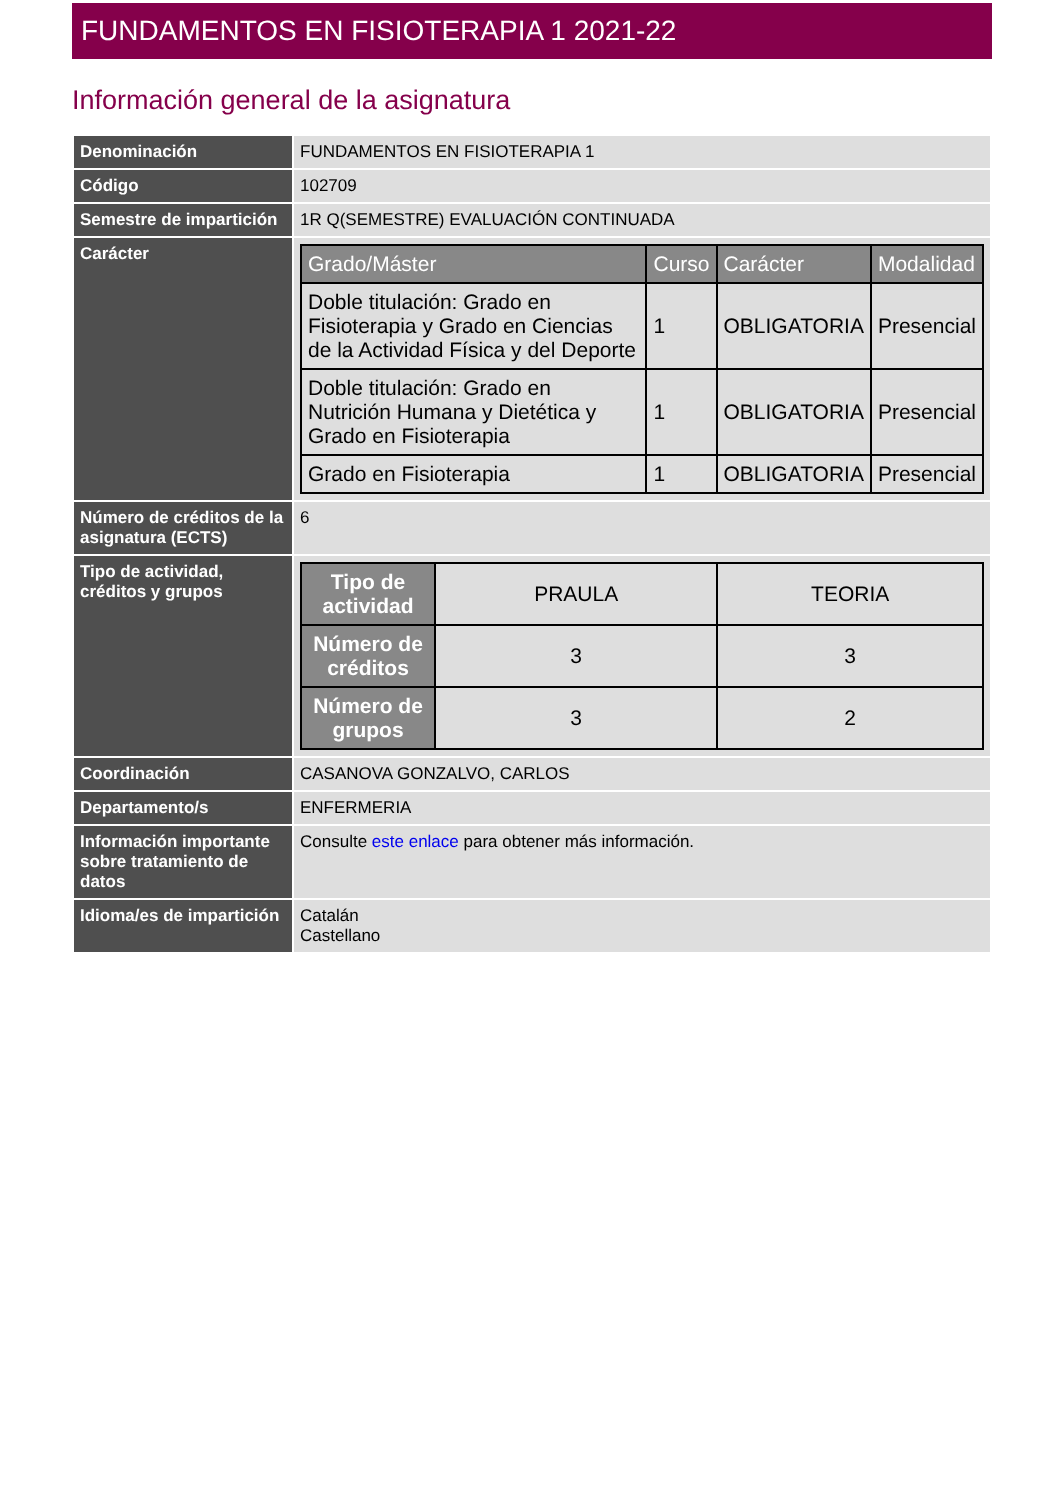FUNDAMENTOS EN FISIOTERAPIA 1 2021-22
Información general de la asignatura
| Denominación | FUNDAMENTOS EN FISIOTERAPIA 1 |
| Código | 102709 |
| Semestre de impartición | 1R Q(SEMESTRE) EVALUACIÓN CONTINUADA |
| Carácter | / Grado/Máster / Curso / Carácter / Modalidad / / --- / --- / --- / --- / / Doble titulación: Grado en Fisioterapia y Grado en Ciencias de la Actividad Física y del Deporte / 1 / OBLIGATORIA / Presencial / / Doble titulación: Grado en Nutrición Humana y Dietética y Grado en Fisioterapia / 1 / OBLIGATORIA / Presencial / / Grado en Fisioterapia / 1 / OBLIGATORIA / Presencial / |
| Número de créditos de la asignatura (ECTS) | 6 |
| Tipo de actividad, créditos y grupos | / Tipo de actividad / PRAULA / TEORIA / / Número de créditos / 3 / 3 / / Número de grupos / 3 / 2 / |
| Coordinación | CASANOVA GONZALVO, CARLOS |
| Departamento/s | ENFERMERIA |
| Información importante sobre tratamiento de datos | Consulte este enlace para obtener más información. |
| Idioma/es de impartición | Catalán Castellano |